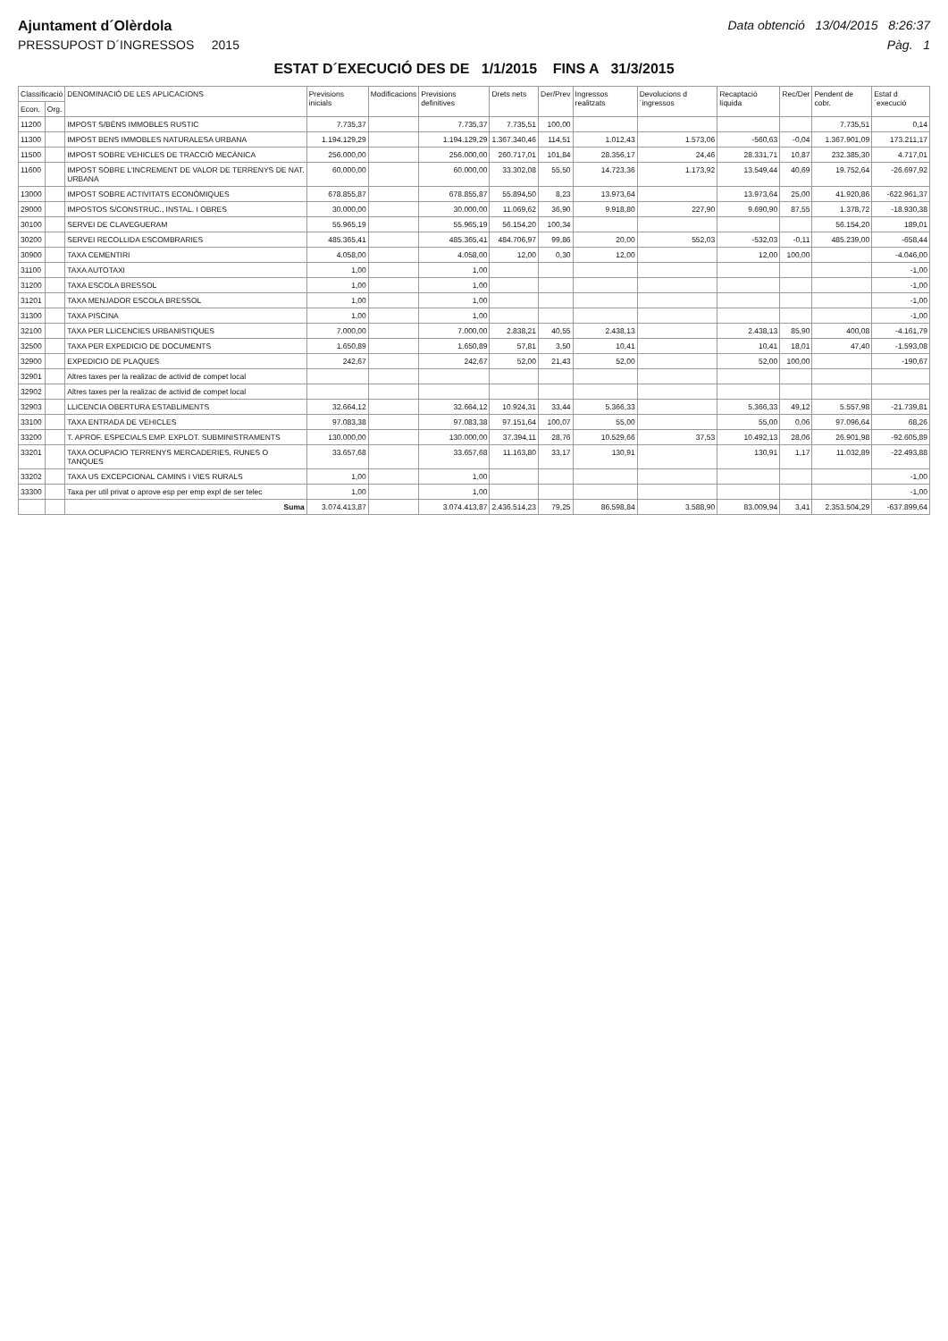Ajuntament d´Olèrdola Data obtenció 13/04/2015 8:26:37
PRESSUPOST D´INGRESSOS 2015 Pàg. 1
ESTAT D´EXECUCIÓ DES DE 1/1/2015 FINS A 31/3/2015
| Classificació | | DENOMINACIÓ DE LES APLICACIONS | Previsions inicials | Modificacions | Previsions definitives | Drets nets | Der/Prev | Ingressos realitzats | Devolucions d´ingressos | Recaptació líquida | Rec/Der | Pendent de cobr. | Estat d´execució |
| --- | --- | --- | --- | --- | --- | --- | --- | --- | --- | --- | --- | --- | --- |
| Econ. | Org. | | | | | | | | | | | | |
| 11200 | | IMPOST S/BÉNS IMMOBLES RUSTIC | 7.735,37 | | 7.735,37 | 7.735,51 | 100,00 | | | | | 7.735,51 | 0,14 |
| 11300 | | IMPOST BENS IMMOBLES NATURALESA URBANA | 1.194.129,29 | | 1.194.129,29 | 1.367.340,46 | 114,51 | 1.012,43 | 1.573,06 | -560,63 | -0,04 | 1.367.901,09 | 173.211,17 |
| 11500 | | IMPOST SOBRE VEHICLES DE TRACCIÓ MECÀNICA | 256.000,00 | | 256.000,00 | 260.717,01 | 101,84 | 28.356,17 | 24,46 | 28.331,71 | 10,87 | 232.385,30 | 4.717,01 |
| 11600 | | IMPOST SOBRE L'INCREMENT DE VALOR DE TERRENYS DE NAT. URBANA | 60.000,00 | | 60.000,00 | 33.302,08 | 55,50 | 14.723,36 | 1.173,92 | 13.549,44 | 40,69 | 19.752,64 | -26.697,92 |
| 13000 | | IMPOST SOBRE ACTIVITATS ECONÒMIQUES | 678.855,87 | | 678.855,87 | 55.894,50 | 8,23 | 13.973,64 | | 13.973,64 | 25,00 | 41.920,86 | -622.961,37 |
| 29000 | | IMPOSTOS S/CONSTRUC., INSTAL. I OBRES | 30.000,00 | | 30.000,00 | 11.069,62 | 36,90 | 9.918,80 | 227,90 | 9.690,90 | 87,55 | 1.378,72 | -18.930,38 |
| 30100 | | SERVEI DE CLAVEGUERAM | 55.965,19 | | 55.965,19 | 56.154,20 | 100,34 | | | | | 56.154,20 | 189,01 |
| 30200 | | SERVEI RECOLLIDA ESCOMBRARIES | 485.365,41 | | 485.365,41 | 484.706,97 | 99,86 | 20,00 | 552,03 | -532,03 | -0,11 | 485.239,00 | -658,44 |
| 30900 | | TAXA CEMENTIRI | 4.058,00 | | 4.058,00 | 12,00 | 0,30 | 12,00 | | 12,00 | 100,00 | | -4.046,00 |
| 31100 | | TAXA AUTOTAXI | 1,00 | | 1,00 | | | | | | | | -1,00 |
| 31200 | | TAXA ESCOLA BRESSOL | 1,00 | | 1,00 | | | | | | | | -1,00 |
| 31201 | | TAXA MENJADOR ESCOLA BRESSOL | 1,00 | | 1,00 | | | | | | | | -1,00 |
| 31300 | | TAXA PISCINA | 1,00 | | 1,00 | | | | | | | | -1,00 |
| 32100 | | TAXA PER LLICENCIES URBANISTIQUES | 7.000,00 | | 7.000,00 | 2.838,21 | 40,55 | 2.438,13 | | 2.438,13 | 85,90 | 400,08 | -4.161,79 |
| 32500 | | TAXA PER EXPEDICIO DE DOCUMENTS | 1.650,89 | | 1.650,89 | 57,81 | 3,50 | 10,41 | | 10,41 | 18,01 | 47,40 | -1.593,08 |
| 32900 | | EXPEDICIO DE PLAQUES | 242,67 | | 242,67 | 52,00 | 21,43 | 52,00 | | 52,00 | 100,00 | | -190,67 |
| 32901 | | Altres taxes per la realizac de activid de compet local | | | | | | | | | | | |
| 32902 | | Altres taxes per la realizac de activid de compet local | | | | | | | | | | | |
| 32903 | | LLICENCIA OBERTURA ESTABLIMENTS | 32.664,12 | | 32.664,12 | 10.924,31 | 33,44 | 5.366,33 | | 5.366,33 | 49,12 | 5.557,98 | -21.739,81 |
| 33100 | | TAXA ENTRADA DE VEHICLES | 97.083,38 | | 97.083,38 | 97.151,64 | 100,07 | 55,00 | | 55,00 | 0,06 | 97.096,64 | 68,26 |
| 33200 | | T. APROF. ESPECIALS EMP. EXPLOT. SUBMINISTRAMENTS | 130.000,00 | | 130.000,00 | 37.394,11 | 28,76 | 10.529,66 | 37,53 | 10.492,13 | 28,06 | 26.901,98 | -92.605,89 |
| 33201 | | TAXA OCUPACIO TERRENYS MERCADERIES, RUNES O TANQUES | 33.657,68 | | 33.657,68 | 11.163,80 | 33,17 | 130,91 | | 130,91 | 1,17 | 11.032,89 | -22.493,88 |
| 33202 | | TAXA US EXCEPCIONAL CAMINS I VIES RURALS | 1,00 | | 1,00 | | | | | | | | -1,00 |
| 33300 | | Taxa per util privat o aprove esp per emp expl de ser telec | 1,00 | | 1,00 | | | | | | | | -1,00 |
| | | Suma | 3.074.413,87 | | 3.074.413,87 | 2.436.514,23 | 79,25 | 86.598,84 | 3.588,90 | 83.009,94 | 3,41 | 2.353.504,29 | -637.899,64 |